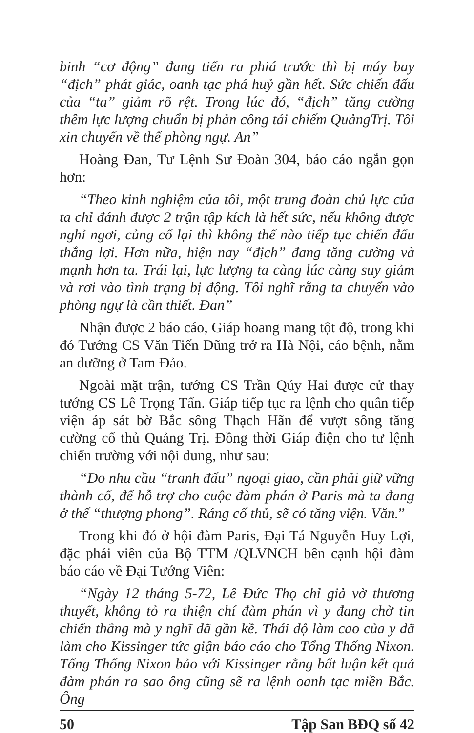binh “cơ động” đang tiến ra phiá trước thì bị máy bay “địch” phát giác, oanh tạc phá huỷ gần hết. Sức chiến đấu của “ta” giảm rõ rệt. Trong lúc đó, “địch” tăng cường thêm lực lượng chuẩn bị phản công tái chiếm QuảngTrị. Tôi xin chuyển về thế phòng ngự. An”
Hoàng Đan, Tư Lệnh Sư Đoàn 304, báo cáo ngắn gọn hơn:
“Theo kinh nghiệm của tôi, một trung đoàn chủ lực của ta chỉ đánh được 2 trận tập kích là hết sức, nếu không được nghỉ ngơi, củng cố lại thì không thể nào tiếp tục chiến đấu thắng lợi. Hơn nữa, hiện nay “địch” đang tăng cường và mạnh hơn ta. Trái lại, lực lượng ta càng lúc càng suy giảm và rơi vào tình trạng bị động. Tôi nghĩ rằng ta chuyển vào phòng ngự là cần thiết. Đan”
Nhận được 2 báo cáo, Giáp hoang mang tột độ, trong khi đó Tướng CS Văn Tiến Dũng trở ra Hà Nội, cáo bệnh, nằm an dưỡng ở Tam Đảo.
Ngoài mặt trận, tướng CS Trần Qúy Hai được cử thay tướng CS Lê Trọng Tấn. Giáp tiếp tục ra lệnh cho quân tiếp viện áp sát bờ Bắc sông Thạch Hãn để vượt sông tăng cường cố thủ Quảng Trị. Đồng thời Giáp điện cho tư lệnh chiến trường với nội dung, như sau:
“Do nhu cầu “tranh đấu” ngoại giao, cần phải giữ vững thành cổ, để hỗ trợ cho cuộc đàm phán ở Paris mà ta đang ở thế “thượng phong”. Ráng cố thủ, sẽ có tăng viện. Văn.”
Trong khi đó ở hội đàm Paris, Đại Tá Nguyễn Huy Lợi, đặc phái viên của Bộ TTM /QLVNCH bên cạnh hội đàm báo cáo về Đại Tướng Viên:
“Ngày 12 tháng 5-72, Lê Đức Thọ chỉ giả vờ thương thuyết, không tỏ ra thiện chí đàm phán vì y đang chờ tin chiến thắng mà y nghĩ đã gần kề. Thái độ làm cao của y đã làm cho Kissinger tức giận báo cáo cho Tổng Thống Nixon. Tổng Thống Nixon bảo với Kissinger rằng bất luận kết quả đàm phán ra sao ông cũng sẽ ra lệnh oanh tạc miền Bắc. Ông
50 Tập San BĐQ số 42